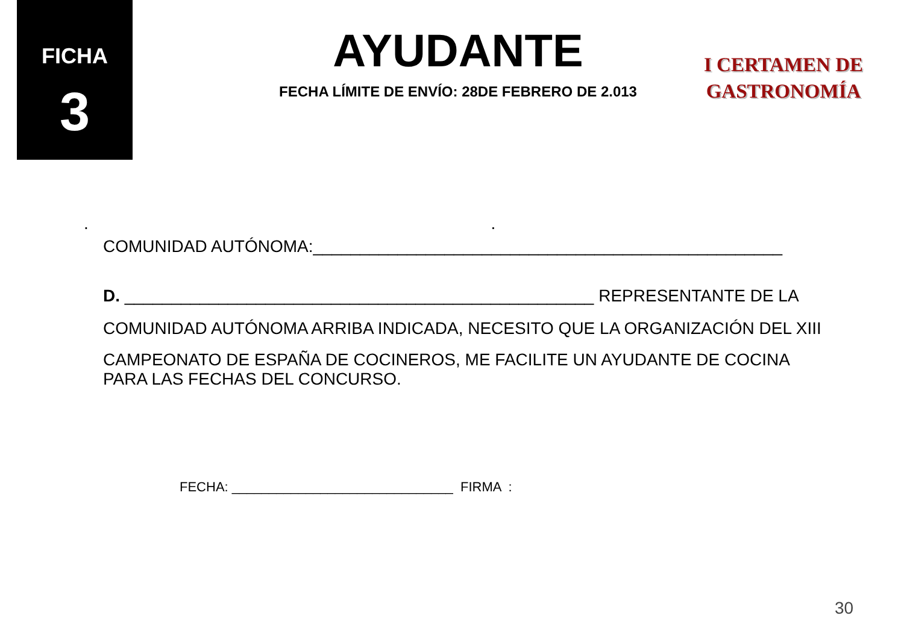FICHA
3
AYUDANTE
FECHA LÍMITE DE ENVÍO: 28DE FEBRERO DE 2.013
I CERTAMEN DE
GASTRONOMÍA
. .
COMUNIDAD AUTÓNOMA:__________________________________________________
D. __________________________________________________ REPRESENTANTE DE LA
COMUNIDAD AUTÓNOMA ARRIBA INDICADA, NECESITO QUE LA ORGANIZACIÓN DEL XIII
CAMPEONATO DE ESPAÑA DE COCINEROS, ME FACILITE UN AYUDANTE DE COCINA
PARA LAS FECHAS DEL CONCURSO.
FECHA: ______________________________ FIRMA :
30